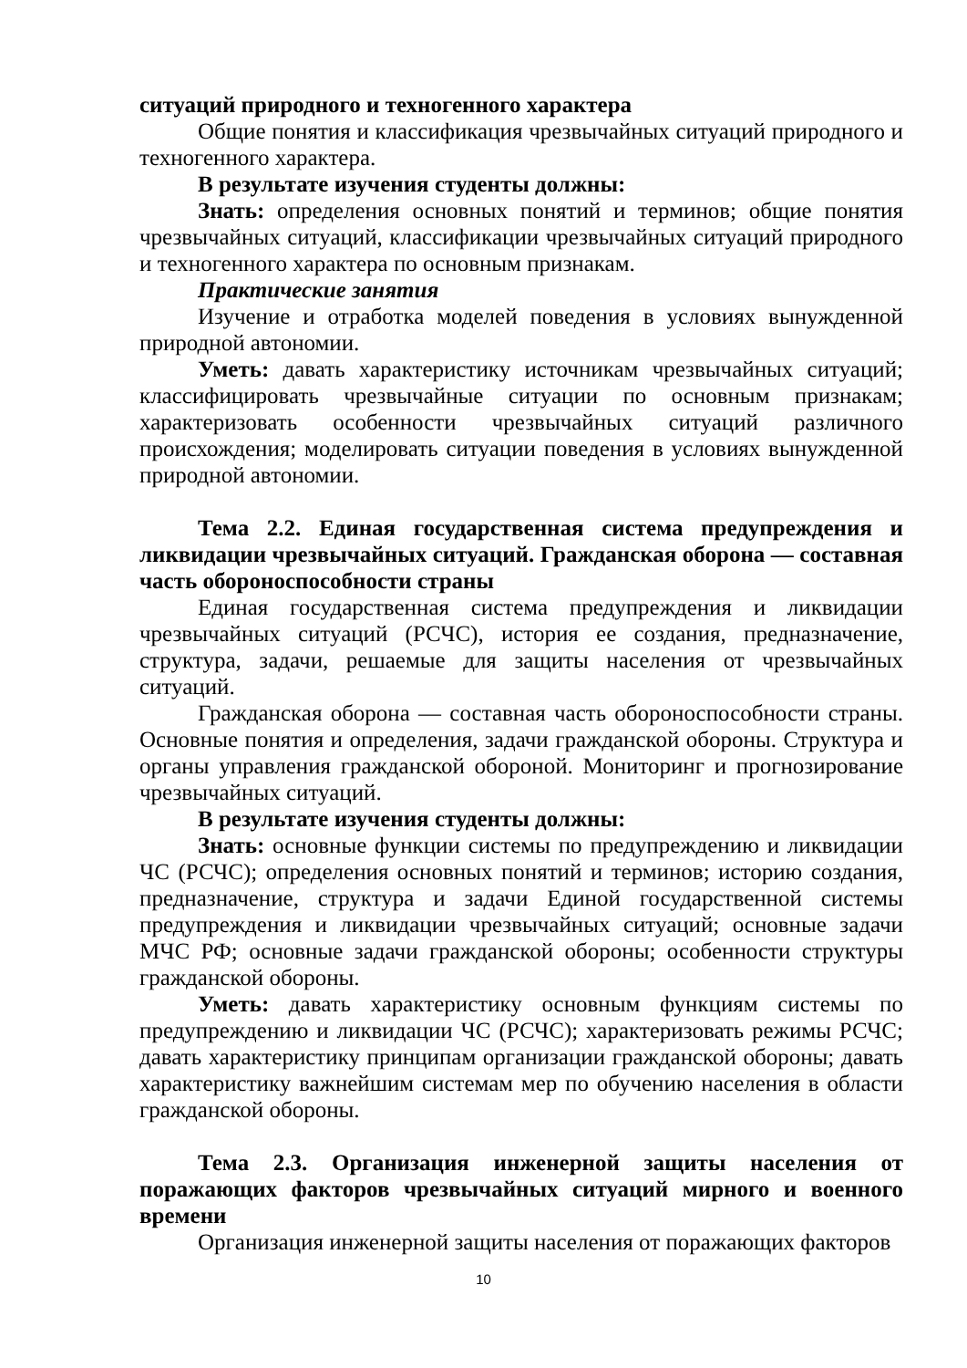ситуаций природного и техногенного характера
Общие понятия и классификация чрезвычайных ситуаций природного и техногенного характера.
В результате изучения студенты должны:
Знать: определения основных понятий и терминов; общие понятия чрезвычайных ситуаций, классификации чрезвычайных ситуаций природного и техногенного характера по основным признакам.
Практические занятия
Изучение и отработка моделей поведения в условиях вынужденной природной автономии.
Уметь: давать характеристику источникам чрезвычайных ситуаций; классифицировать чрезвычайные ситуации по основным признакам; характеризовать особенности чрезвычайных ситуаций различного происхождения; моделировать ситуации поведения в условиях вынужденной природной автономии.
Тема 2.2. Единая государственная система предупреждения и ликвидации чрезвычайных ситуаций. Гражданская оборона — составная часть обороноспособности страны
Единая государственная система предупреждения и ликвидации чрезвычайных ситуаций (РСЧС), история ее создания, предназначение, структура, задачи, решаемые для защиты населения от чрезвычайных ситуаций.
Гражданская оборона — составная часть обороноспособности страны. Основные понятия и определения, задачи гражданской обороны. Структура и органы управления гражданской обороной. Мониторинг и прогнозирование чрезвычайных ситуаций.
В результате изучения студенты должны:
Знать: основные функции системы по предупреждению и ликвидации ЧС (РСЧС); определения основных понятий и терминов; историю создания, предназначение, структура и задачи Единой государственной системы предупреждения и ликвидации чрезвычайных ситуаций; основные задачи МЧС РФ; основные задачи гражданской обороны; особенности структуры гражданской обороны.
Уметь: давать характеристику основным функциям системы по предупреждению и ликвидации ЧС (РСЧС); характеризовать режимы РСЧС; давать характеристику принципам организации гражданской обороны; давать характеристику важнейшим системам мер по обучению населения в области гражданской обороны.
Тема 2.3. Организация инженерной защиты населения от поражающих факторов чрезвычайных ситуаций мирного и военного времени
Организация инженерной защиты населения от поражающих факторов
10